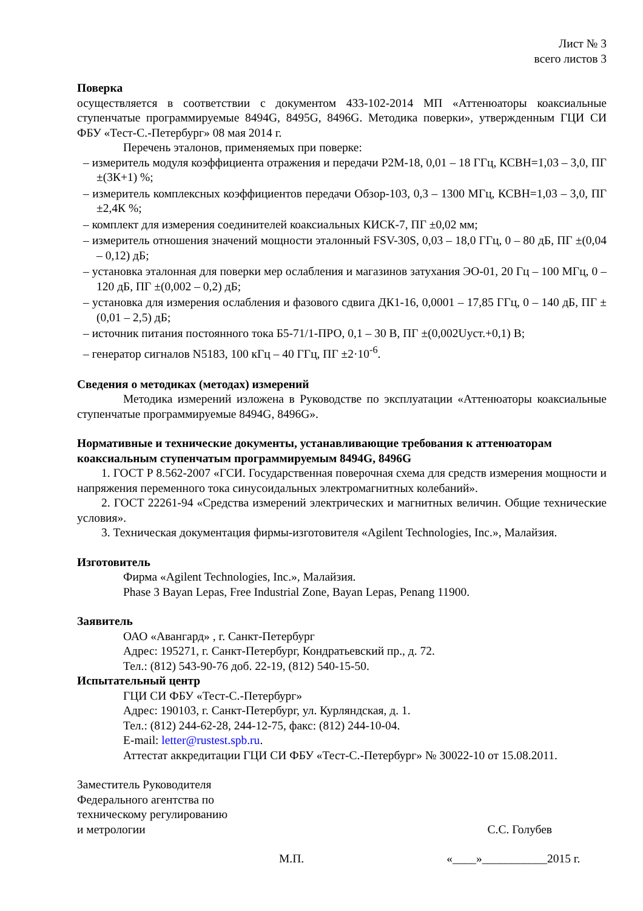Лист № 3
всего листов 3
Поверка
осуществляется в соответствии с документом 433-102-2014 МП «Аттенюаторы коаксиальные ступенчатые программируемые 8494G, 8495G, 8496G. Методика поверки», утвержденным ГЦИ СИ ФБУ «Тест-С.-Петербург» 08 мая 2014 г.
Перечень эталонов, применяемых при поверке:
– измеритель модуля коэффициента отражения и передачи Р2М-18, 0,01 – 18 ГГц, КСВН=1,03 – 3,0, ПГ ±(3К+1) %;
– измеритель комплексных коэффициентов передачи Обзор-103, 0,3 – 1300 МГц, КСВН=1,03 – 3,0, ПГ ±2,4К %;
– комплект для измерения соединителей коаксиальных КИСК-7, ПГ ±0,02 мм;
– измеритель отношения значений мощности эталонный FSV-30S, 0,03 – 18,0 ГГц, 0 – 80 дБ, ПГ ±(0,04 – 0,12) дБ;
– установка эталонная для поверки мер ослабления и магазинов затухания ЭО-01, 20 Гц – 100 МГц, 0 – 120 дБ, ПГ ±(0,002 – 0,2) дБ;
– установка для измерения ослабления и фазового сдвига ДК1-16, 0,0001 – 17,85 ГГц, 0 – 140 дБ, ПГ ±(0,01 – 2,5) дБ;
– источник питания постоянного тока Б5-71/1-ПРО, 0,1 – 30 В, ПГ ±(0,002Uуст.+0,1) В;
– генератор сигналов N5183, 100 кГц – 40 ГГц, ПГ ±2·10<sup>-6</sup>.
Сведения о методиках (методах) измерений
Методика измерений изложена в Руководстве по эксплуатации «Аттенюаторы коаксиальные ступенчатые программируемые 8494G, 8496G».
Нормативные и технические документы, устанавливающие требования к аттенюаторам коаксиальным ступенчатым программируемым 8494G, 8496G
1. ГОСТ Р 8.562-2007 «ГСИ. Государственная поверочная схема для средств измерения мощности и напряжения переменного тока синусоидальных электромагнитных колебаний».
2. ГОСТ 22261-94 «Средства измерений электрических и магнитных величин. Общие технические условия».
3. Техническая документация фирмы-изготовителя «Agilent Technologies, Inc.», Малайзия.
Изготовитель
Фирма «Agilent Technologies, Inc.», Малайзия.
Phase 3 Bayan Lepas, Free Industrial Zone, Bayan Lepas, Penang 11900.
Заявитель
ОАО «Авангард» , г. Санкт-Петербург
Адрес: 195271, г. Санкт-Петербург, Кондратьевский пр., д. 72.
Тел.: (812) 543-90-76 доб. 22-19, (812) 540-15-50.
Испытательный центр
ГЦИ СИ ФБУ «Тест-С.-Петербург»
Адрес: 190103, г. Санкт-Петербург, ул. Курляндская, д. 1.
Тел.: (812) 244-62-28, 244-12-75, факс: (812) 244-10-04.
E-mail: letter@rustest.spb.ru.
Аттестат аккредитации ГЦИ СИ ФБУ «Тест-С.-Петербург» № 30022-10 от 15.08.2011.
Заместитель Руководителя
Федерального агентства по
техническому регулированию
и метрологии
С.С. Голубев
М.П. «____»___________2015 г.